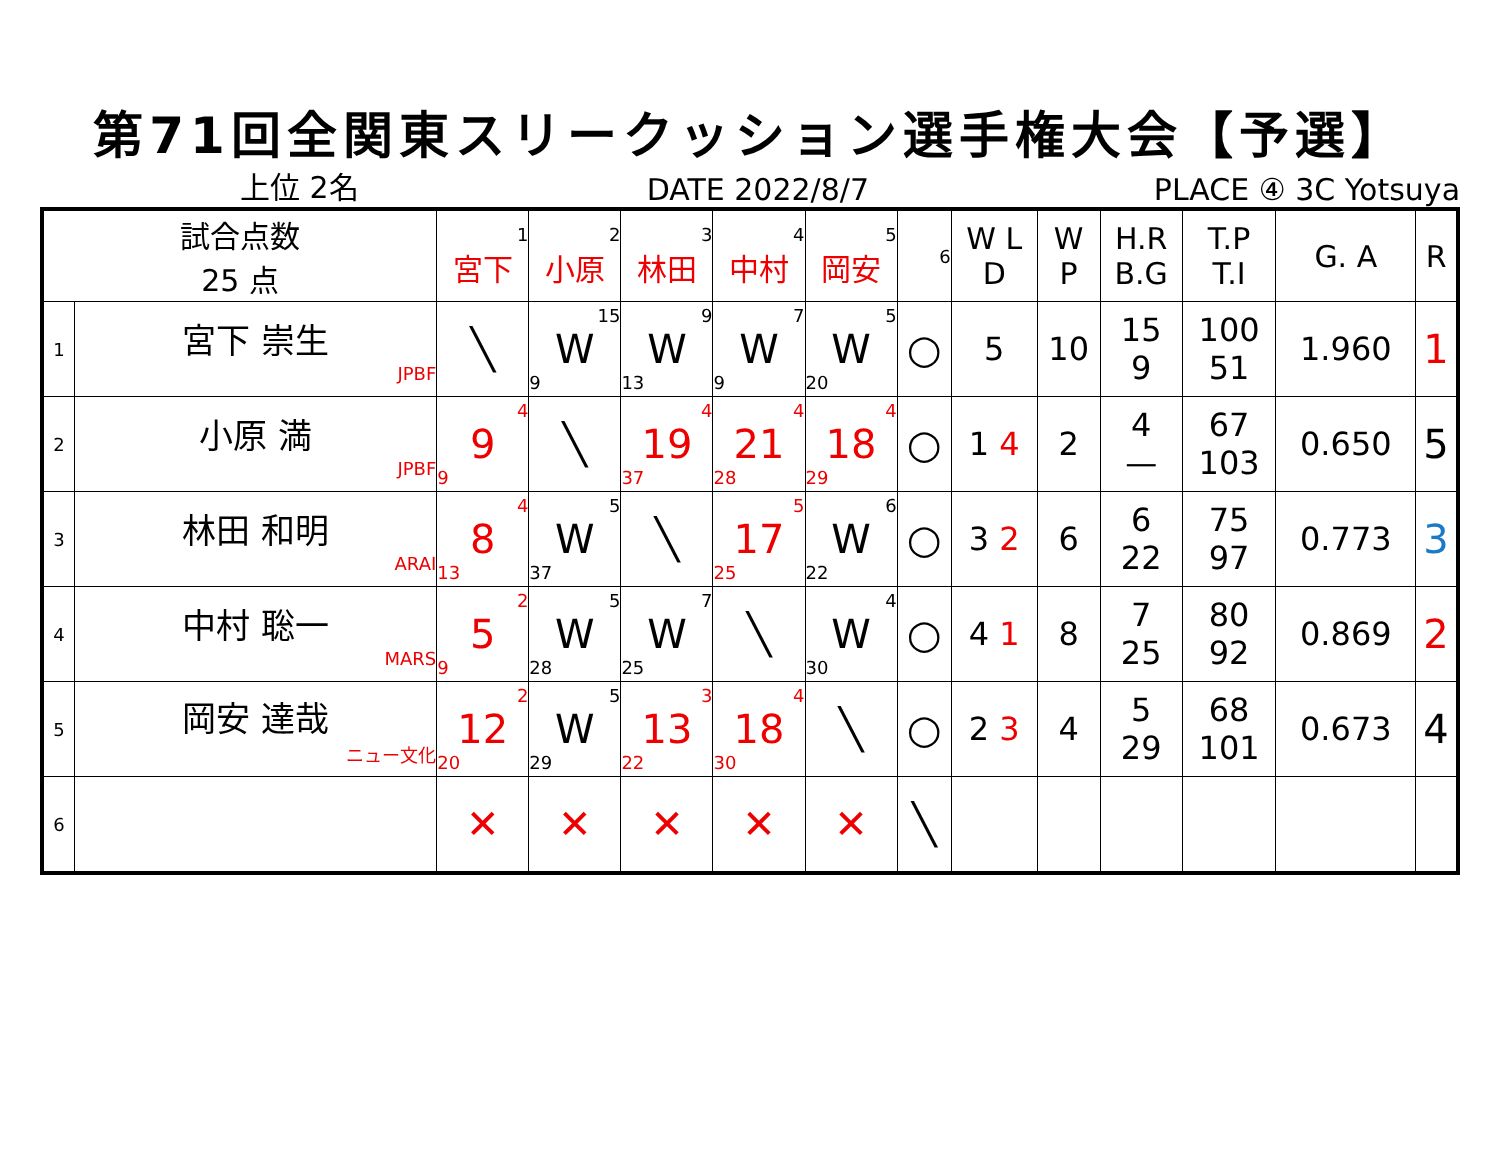第71回全関東スリークッション選手権大会【予選】
上位 2名
DATE 2022/8/7
PLACE ④ 3C Yotsuya
| 試合点数 25 点 | | 1 宮下 | 2 小原 | 3 林田 | 4 中村 | 5 岡安 | 6 | W L D | W P | H.R B.G | T.P T.I | G. A | R |
| 1 | 宮下 崇生 JPBF | ╲ | 15 W 9 | 9 W 13 | 7 W 9 | 5 W 20 | ○ | 5 | 10 | 15 9 | 100 51 | 1.960 | 1 |
| 2 | 小原 満 JPBF | 4 9 9 | ╲ | 4 19 37 | 4 21 28 | 4 18 29 | ○ | 1 4 | 2 | 4 — | 67 103 | 0.650 | 5 |
| 3 | 林田 和明 ARAI | 4 8 13 | 5 W 37 | ╲ | 5 17 25 | 6 W 22 | ○ | 3 2 | 6 | 6 22 | 75 97 | 0.773 | 3 |
| 4 | 中村 聡一 MARS | 2 5 9 | 5 W 28 | 7 W 25 | ╲ | 4 W 30 | ○ | 4 1 | 8 | 7 25 | 80 92 | 0.869 | 2 |
| 5 | 岡安 達哉 ニュー文化 | 2 12 20 | 5 W 29 | 3 13 22 | 4 18 30 | ╲ | ○ | 2 3 | 4 | 5 29 | 68 101 | 0.673 | 4 |
| 6 | | ✕ | ✕ | ✕ | ✕ | ✕ | ╲ | | | | | | |